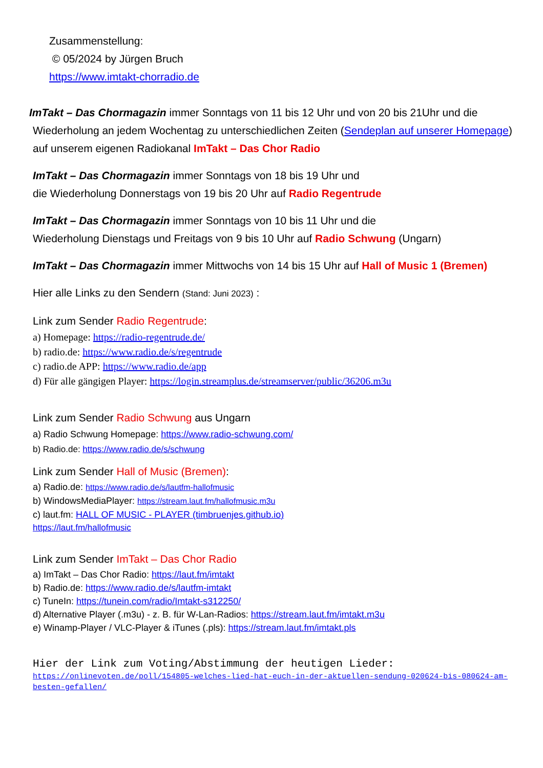Zusammenstellung:
© 05/2024 by Jürgen Bruch
https://www.imtakt-chorradio.de
ImTakt – Das Chormagazin immer Sonntags von 11 bis 12 Uhr und von 20 bis 21Uhr und die
Wiederholung an jedem Wochentag zu unterschiedlichen Zeiten (Sendeplan auf unserer Homepage) auf unserem eigenen Radiokanal ImTakt – Das Chor Radio
ImTakt – Das Chormagazin immer Sonntags von 18 bis 19 Uhr und
die Wiederholung Donnerstags von 19 bis 20 Uhr auf Radio Regentrude
ImTakt – Das Chormagazin immer Sonntags von 10 bis 11 Uhr und die
Wiederholung Dienstags und Freitags von 9 bis 10 Uhr auf Radio Schwung (Ungarn)
ImTakt – Das Chormagazin immer Mittwochs von 14 bis 15 Uhr auf Hall of Music 1 (Bremen)
Hier alle Links zu den Sendern (Stand: Juni 2023) :
Link zum Sender Radio Regentrude:
a) Homepage: https://radio-regentrude.de/
b) radio.de: https://www.radio.de/s/regentrude
c) radio.de APP: https://www.radio.de/app
d) Für alle gängigen Player: https://login.streamplus.de/streamserver/public/36206.m3u
Link zum Sender Radio Schwung aus Ungarn
a) Radio Schwung Homepage: https://www.radio-schwung.com/
b) Radio.de: https://www.radio.de/s/schwung
Link zum Sender Hall of Music (Bremen):
a) Radio.de: https://www.radio.de/s/lautfm-hallofmusic
b) WindowsMediaPlayer: https://stream.laut.fm/hallofmusic.m3u
c) laut.fm: HALL OF MUSIC - PLAYER (timbruenjes.github.io)
https://laut.fm/hallofmusic
Link zum Sender ImTakt – Das Chor Radio
a) ImTakt – Das Chor Radio: https://laut.fm/imtakt
b) Radio.de: https://www.radio.de/s/lautfm-imtakt
c) TuneIn: https://tunein.com/radio/Imtakt-s312250/
d) Alternative Player (.m3u) - z. B. für W-Lan-Radios: https://stream.laut.fm/imtakt.m3u
e) Winamp-Player / VLC-Player & iTunes (.pls): https://stream.laut.fm/imtakt.pls
Hier der Link zum Voting/Abstimmung der heutigen Lieder:
https://onlinevoten.de/poll/154805-welches-lied-hat-euch-in-der-aktuellen-sendung-020624-bis-080624-am-besten-gefallen/